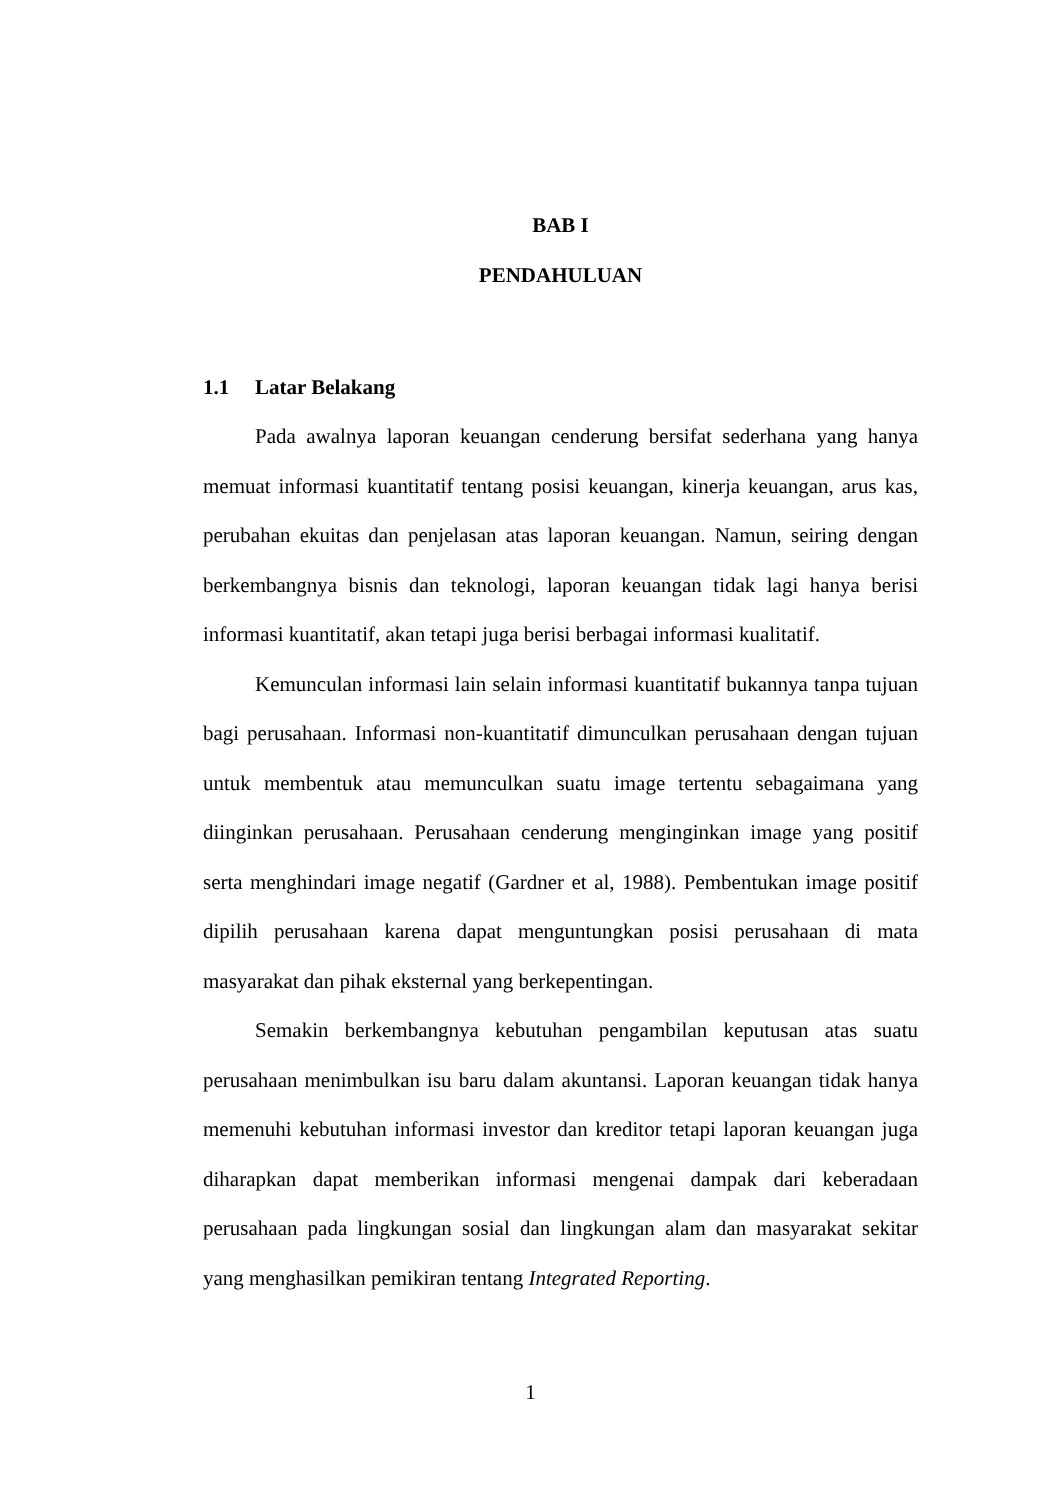BAB I
PENDAHULUAN
1.1 Latar Belakang
Pada awalnya laporan keuangan cenderung bersifat sederhana yang hanya memuat informasi kuantitatif tentang posisi keuangan, kinerja keuangan, arus kas, perubahan ekuitas dan penjelasan atas laporan keuangan. Namun, seiring dengan berkembangnya bisnis dan teknologi, laporan keuangan tidak lagi hanya berisi informasi kuantitatif, akan tetapi juga berisi berbagai informasi kualitatif.
Kemunculan informasi lain selain informasi kuantitatif bukannya tanpa tujuan bagi perusahaan. Informasi non-kuantitatif dimunculkan perusahaan dengan tujuan untuk membentuk atau memunculkan suatu image tertentu sebagaimana yang diinginkan perusahaan. Perusahaan cenderung menginginkan image yang positif serta menghindari image negatif (Gardner et al, 1988). Pembentukan image positif dipilih perusahaan karena dapat menguntungkan posisi perusahaan di mata masyarakat dan pihak eksternal yang berkepentingan.
Semakin berkembangnya kebutuhan pengambilan keputusan atas suatu perusahaan menimbulkan isu baru dalam akuntansi. Laporan keuangan tidak hanya memenuhi kebutuhan informasi investor dan kreditor tetapi laporan keuangan juga diharapkan dapat memberikan informasi mengenai dampak dari keberadaan perusahaan pada lingkungan sosial dan lingkungan alam dan masyarakat sekitar yang menghasilkan pemikiran tentang Integrated Reporting.
1